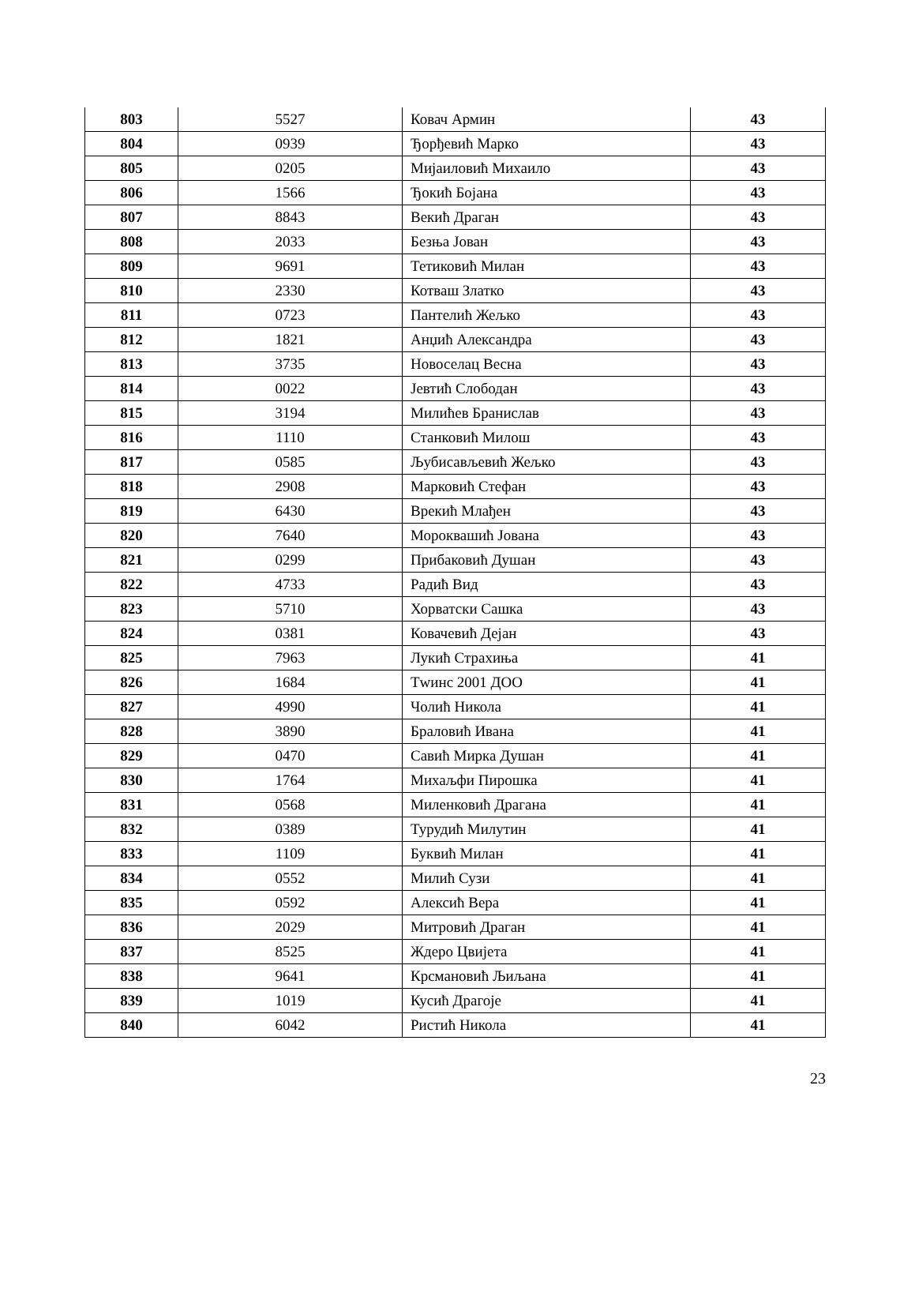| 803 | 5527 | Ковач Армин | 43 |
| 804 | 0939 | Ђорђевић Марко | 43 |
| 805 | 0205 | Мијаиловић Михаило | 43 |
| 806 | 1566 | Ђокић Бојана | 43 |
| 807 | 8843 | Векић Драган | 43 |
| 808 | 2033 | Безња Јован | 43 |
| 809 | 9691 | Тетиковић Милан | 43 |
| 810 | 2330 | Котваш Златко | 43 |
| 811 | 0723 | Пантелић Жељко | 43 |
| 812 | 1821 | Анџић Александра | 43 |
| 813 | 3735 | Новоселац Весна | 43 |
| 814 | 0022 | Јевтић Слободан | 43 |
| 815 | 3194 | Милићев Бранислав | 43 |
| 816 | 1110 | Станковић Милош | 43 |
| 817 | 0585 | Љубисављевић Жељко | 43 |
| 818 | 2908 | Марковић Стефан | 43 |
| 819 | 6430 | Врекић Млађен | 43 |
| 820 | 7640 | Мороквашић Јована | 43 |
| 821 | 0299 | Прибаковић Душан | 43 |
| 822 | 4733 | Радић Вид | 43 |
| 823 | 5710 | Хорватски Сашка | 43 |
| 824 | 0381 | Ковачевић Дејан | 43 |
| 825 | 7963 | Лукић Страхиња | 41 |
| 826 | 1684 | Тwинс 2001 ДОО | 41 |
| 827 | 4990 | Чолић Никола | 41 |
| 828 | 3890 | Браловић Ивана | 41 |
| 829 | 0470 | Савић Мирка Душан | 41 |
| 830 | 1764 | Михаљфи Пирошка | 41 |
| 831 | 0568 | Миленковић Драгана | 41 |
| 832 | 0389 | Турудић Милутин | 41 |
| 833 | 1109 | Буквић Милан | 41 |
| 834 | 0552 | Милић Сузи | 41 |
| 835 | 0592 | Алексић Вера | 41 |
| 836 | 2029 | Митровић Драган | 41 |
| 837 | 8525 | Ждеро Цвијета | 41 |
| 838 | 9641 | Крсмановић Љиљана | 41 |
| 839 | 1019 | Кусић Драгоје | 41 |
| 840 | 6042 | Ристић Никола | 41 |
23